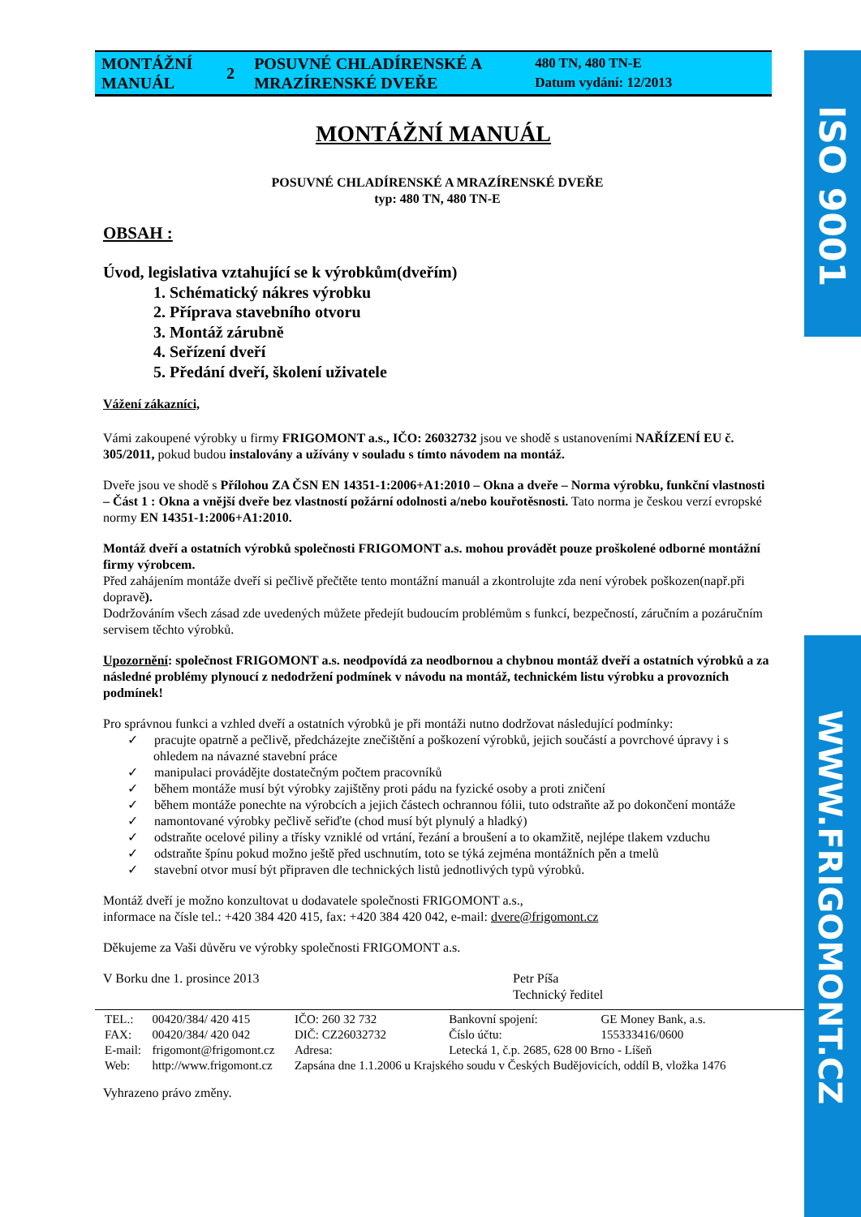ISO 9001
WWW.FRIGOMONT.CZ
| MONTÁŽNÍ MANUÁL | 2 | POSUVNÉ CHLADÍRENSKÉ A MRAZÍRENSKÉ DVEŘE | 480 TN, 480 TN-E Datum vydání: 12/2013 |
MONTÁŽNÍ MANUÁL
POSUVNÉ CHLADÍRENSKÉ A MRAZÍRENSKÉ DVEŘE
typ: 480 TN, 480 TN-E
OBSAH :
Úvod, legislativa vztahující se k výrobkům(dveřím)
1. Schématický nákres výrobku
2. Příprava stavebního otvoru
3. Montáž zárubně
4. Seřízení dveří
5. Předání dveří, školení uživatele
Vážení zákazníci,
Vámi zakoupené výrobky u firmy FRIGOMONT a.s., IČO: 26032732 jsou ve shodě s ustanoveními NAŘÍZENÍ EU č. 305/2011, pokud budou instalovány a užívány v souladu s tímto návodem na montáž.
Dveře jsou ve shodě s Přílohou ZA ČSN EN 14351-1:2006+A1:2010 – Okna a dveře – Norma výrobku, funkční vlastnosti – Část 1 : Okna a vnější dveře bez vlastností požární odolnosti a/nebo kouřotěsnosti. Tato norma je českou verzí evropské normy EN 14351-1:2006+A1:2010.
Montáž dveří a ostatních výrobků společnosti FRIGOMONT a.s. mohou provádět pouze proškolené odborné montážní firmy výrobcem.
Před zahájením montáže dveří si pečlivě přečtěte tento montážní manuál a zkontrolujte zda není výrobek poškozen(např.při dopravě).
Dodržováním všech zásad zde uvedených můžete předejít budoucím problémům s funkcí, bezpečností, záručním a pozáručním servisem těchto výrobků.
Upozornění: společnost FRIGOMONT a.s. neodpovídá za neodbornou a chybnou montáž dveří a ostatních výrobků a za následné problémy plynoucí z nedodržení podmínek v návodu na montáž, technickém listu výrobku a provozních podmínek!
Pro správnou funkci a vzhled dveří a ostatních výrobků je při montáži nutno dodržovat následující podmínky:
✓ pracujte opatrně a pečlivě, předcházejte znečištění a poškození výrobků, jejich součástí a povrchové úpravy i s ohledem na návazné stavební práce
✓ manipulaci provádějte dostatečným počtem pracovníků
✓ během montáže musí být výrobky zajištěny proti pádu na fyzické osoby a proti zničení
✓ během montáže ponechte na výrobcích a jejich částech ochrannou fólii, tuto odstraňte až po dokončení montáže
✓ namontované výrobky pečlivě seřiďte (chod musí být plynulý a hladký)
✓ odstraňte ocelové piliny a třísky vzniklé od vrtání, řezání a broušení a to okamžitě, nejlépe tlakem vzduchu
✓ odstraňte špínu pokud možno ještě před uschnutím, toto se týká zejména montážních pěn a tmelů
✓ stavební otvor musí být připraven dle technických listů jednotlivých typů výrobků.
Montáž dveří je možno konzultovat u dodavatele společnosti FRIGOMONT a.s.,
informace na čísle tel.: +420 384 420 415, fax: +420 384 420 042, e-mail: dvere@frigomont.cz
Děkujeme za Vaši důvěru ve výrobky společnosti FRIGOMONT a.s.
V Borku dne 1. prosince 2013 Petr Píša
Technický ředitel
| TEL.: | 00420/384/ 420 415 | IČO: 260 32 732 | Bankovní spojení: | GE Money Bank, a.s. |
| FAX: | 00420/384/ 420 042 | DIČ: CZ26032732 | Číslo účtu: | 155333416/0600 |
| E-mail: | frigomont@frigomont.cz | Adresa: | Letecká 1, č.p. 2685, 628 00 Brno - Líšeň | |
| Web: | http://www.frigomont.cz | Zapsána dne 1.1.2006 u Krajského soudu v Českých Budějovicích, oddíl B, vložka 1476 | | |
Vyhrazeno právo změny.